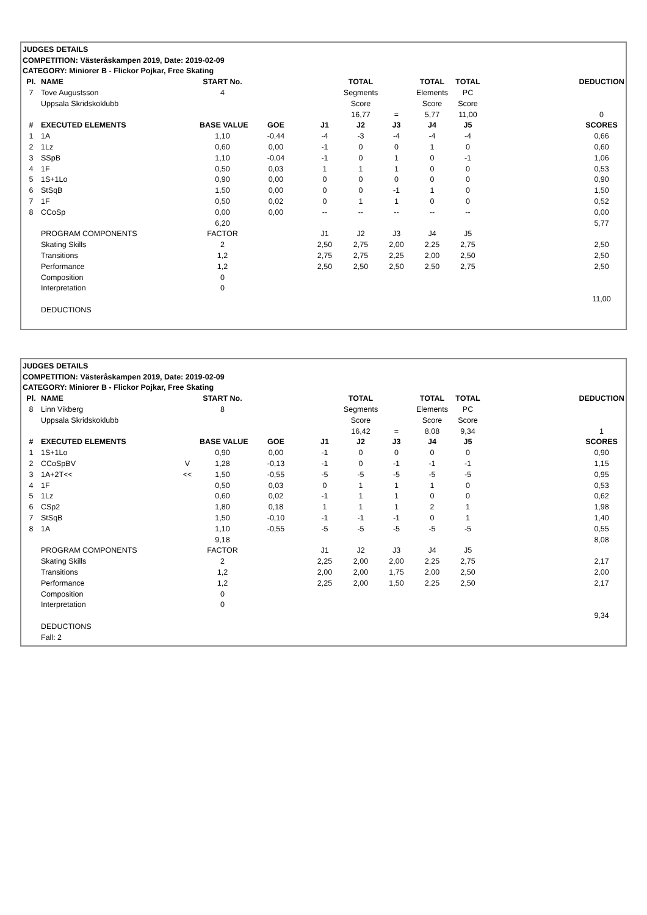| JUDGES DETAILS | | | | | | | | | | | |
| COMPETITION: Västeråskampen 2019, Date: 2019-02-09 | | | | | | | | | | | |
| CATEGORY: Miniorer B - Flickor Pojkar, Free Skating | | | | | | | | | | | |
| Pl. | NAME | | START No. | | | TOTAL | | TOTAL | TOTAL | | DEDUCTION |
| 7 | Tove Augustsson | | 4 | | | Segments | | Elements | PC | | |
| | Uppsala Skridskoklubb | | | | | Score | | Score | Score | | |
| | | | | | | 16,77 | = | 5,77 | 11,00 | | 0 |
| # | EXECUTED ELEMENTS | | BASE VALUE | GOE | J1 | J2 | J3 | J4 | J5 | | SCORES |
| 1 | 1A | | 1,10 | -0,44 | -4 | -3 | -4 | -4 | -4 | | 0,66 |
| 2 | 1Lz | | 0,60 | 0,00 | -1 | 0 | 0 | 1 | 0 | | 0,60 |
| 3 | SSpB | | 1,10 | -0,04 | -1 | 0 | 1 | 0 | -1 | | 1,06 |
| 4 | 1F | | 0,50 | 0,03 | 1 | 1 | 1 | 0 | 0 | | 0,53 |
| 5 | 1S+1Lo | | 0,90 | 0,00 | 0 | 0 | 0 | 0 | 0 | | 0,90 |
| 6 | StSqB | | 1,50 | 0,00 | 0 | 0 | -1 | 1 | 0 | | 1,50 |
| 7 | 1F | | 0,50 | 0,02 | 0 | 1 | 1 | 0 | 0 | | 0,52 |
| 8 | CCoSp | | 0,00 | 0,00 | -- | -- | -- | -- | -- | | 0,00 |
| | | | 6,20 | | | | | | | | 5,77 |
| | PROGRAM COMPONENTS | | FACTOR | | J1 | J2 | J3 | J4 | J5 | | |
| | Skating Skills | | 2 | | 2,50 | 2,75 | 2,00 | 2,25 | 2,75 | | 2,50 |
| | Transitions | | 1,2 | | 2,75 | 2,75 | 2,25 | 2,00 | 2,50 | | 2,50 |
| | Performance | | 1,2 | | 2,50 | 2,50 | 2,50 | 2,50 | 2,75 | | 2,50 |
| | Composition | | 0 | | | | | | | | |
| | Interpretation | | 0 | | | | | | | | |
| | | | | | | | | | | | 11,00 |
| | DEDUCTIONS | | | | | | | | | | |
| JUDGES DETAILS | | | | | | | | | | | |
| COMPETITION: Västeråskampen 2019, Date: 2019-02-09 | | | | | | | | | | | |
| CATEGORY: Miniorer B - Flickor Pojkar, Free Skating | | | | | | | | | | | |
| Pl. | NAME | | START No. | | | TOTAL | | TOTAL | TOTAL | | DEDUCTION |
| 8 | Linn Vikberg | | 8 | | | Segments | | Elements | PC | | |
| | Uppsala Skridskoklubb | | | | | Score | | Score | Score | | |
| | | | | | | 16,42 | = | 8,08 | 9,34 | | 1 |
| # | EXECUTED ELEMENTS | | BASE VALUE | GOE | J1 | J2 | J3 | J4 | J5 | | SCORES |
| 1 | 1S+1Lo | | 0,90 | 0,00 | -1 | 0 | 0 | 0 | 0 | | 0,90 |
| 2 | CCoSpBV | V | 1,28 | -0,13 | -1 | 0 | -1 | -1 | -1 | | 1,15 |
| 3 | 1A+2T<< | << | 1,50 | -0,55 | -5 | -5 | -5 | -5 | -5 | | 0,95 |
| 4 | 1F | | 0,50 | 0,03 | 0 | 1 | 1 | 1 | 0 | | 0,53 |
| 5 | 1Lz | | 0,60 | 0,02 | -1 | 1 | 1 | 0 | 0 | | 0,62 |
| 6 | CSp2 | | 1,80 | 0,18 | 1 | 1 | 1 | 2 | 1 | | 1,98 |
| 7 | StSqB | | 1,50 | -0,10 | -1 | -1 | -1 | 0 | 1 | | 1,40 |
| 8 | 1A | | 1,10 | -0,55 | -5 | -5 | -5 | -5 | -5 | | 0,55 |
| | | | 9,18 | | | | | | | | 8,08 |
| | PROGRAM COMPONENTS | | FACTOR | | J1 | J2 | J3 | J4 | J5 | | |
| | Skating Skills | | 2 | | 2,25 | 2,00 | 2,00 | 2,25 | 2,75 | | 2,17 |
| | Transitions | | 1,2 | | 2,00 | 2,00 | 1,75 | 2,00 | 2,50 | | 2,00 |
| | Performance | | 1,2 | | 2,25 | 2,00 | 1,50 | 2,25 | 2,50 | | 2,17 |
| | Composition | | 0 | | | | | | | | |
| | Interpretation | | 0 | | | | | | | | |
| | | | | | | | | | | | 9,34 |
| | DEDUCTIONS | | | | | | | | | | |
| | Fall: 2 | | | | | | | | | | |